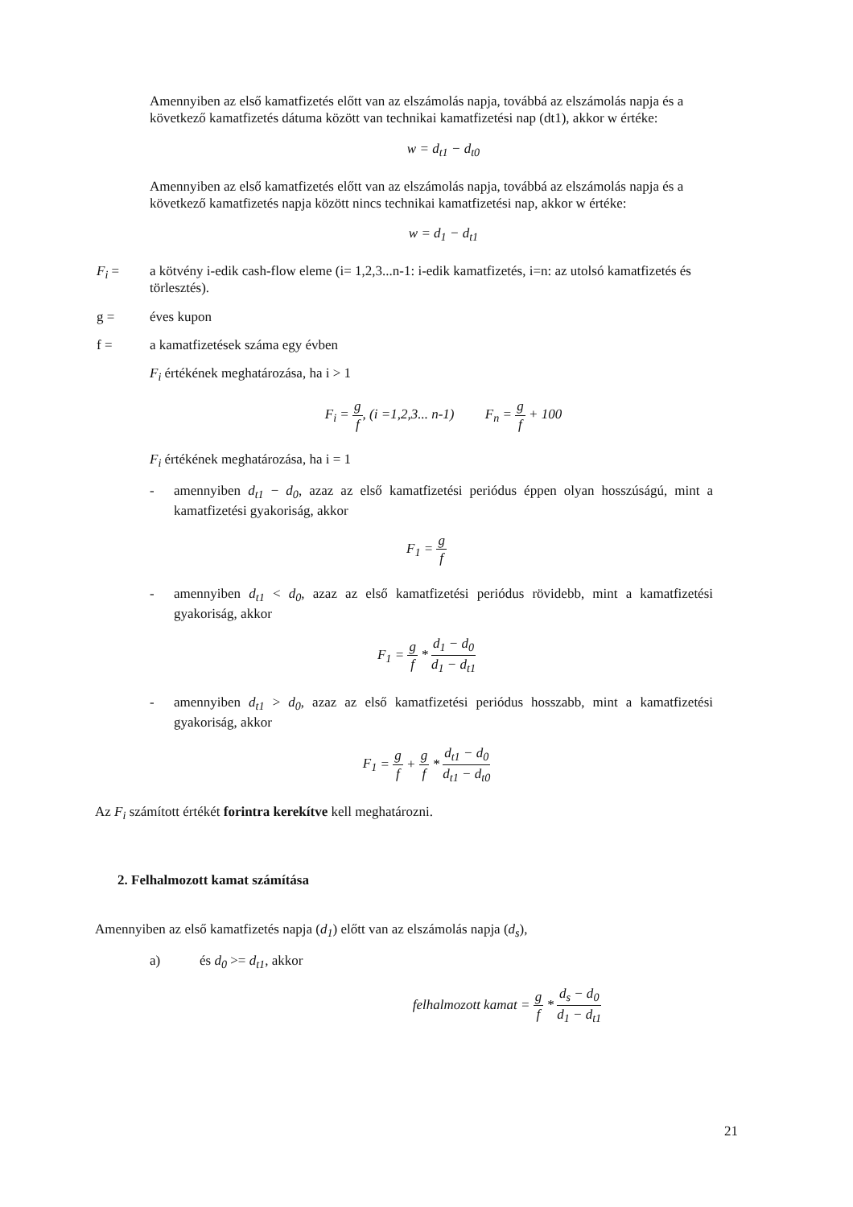Amennyiben az első kamatfizetés előtt van az elszámolás napja, továbbá az elszámolás napja és a következő kamatfizetés dátuma között van technikai kamatfizetési nap (dt1), akkor w értéke:
w = d<sub>t1</sub> − d<sub>t0</sub>
Amennyiben az első kamatfizetés előtt van az elszámolás napja, továbbá az elszámolás napja és a következő kamatfizetés napja között nincs technikai kamatfizetési nap, akkor w értéke:
w = d<sub>1</sub> − d<sub>t1</sub>
F<sub>i</sub> = a kötvény i-edik cash-flow eleme (i= 1,2,3...n-1: i-edik kamatfizetés, i=n: az utolsó kamatfizetés és törlesztés).
g = éves kupon
f = a kamatfizetések száma egy évben
F<sub>i</sub> értékének meghatározása, ha i > 1
F<sub>i</sub> = g f, (i =1,2,3... n-1) F<sub>n</sub> = g f + 100
F<sub>i</sub> értékének meghatározása, ha i = 1
- amennyiben d<sub>t1</sub> − d<sub>0</sub>, azaz az első kamatfizetési periódus éppen olyan hosszúságú, mint a kamatfizetési gyakoriság, akkor
F<sub>1</sub> = g f
- amennyiben d<sub>t1</sub> < d<sub>0</sub>, azaz az első kamatfizetési periódus rövidebb, mint a kamatfizetési gyakoriság, akkor
F<sub>1</sub> = g f * d<sub>1</sub> − d<sub>0</sub> d<sub>1</sub> − d<sub>t1</sub>
- amennyiben d<sub>t1</sub> > d<sub>0</sub>, azaz az első kamatfizetési periódus hosszabb, mint a kamatfizetési gyakoriság, akkor
F<sub>1</sub> = g f + g f * d<sub>t1</sub> − d<sub>0</sub> d<sub>t1</sub> − d<sub>t0</sub>
Az F<sub>i</sub> számított értékét forintra kerekítve kell meghatározni.
2. Felhalmozott kamat számítása
Amennyiben az első kamatfizetés napja (d<sub>1</sub>) előtt van az elszámolás napja (d<sub>s</sub>),
a) és d<sub>0</sub> >= d<sub>t1</sub>, akkor
felhalmozott kamat = g f * d<sub>s</sub> − d<sub>0</sub> d<sub>1</sub> − d<sub>t1</sub>
21